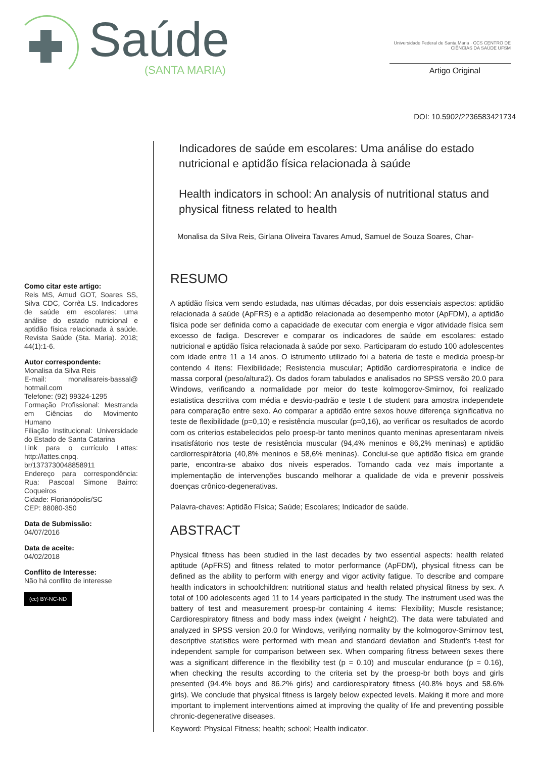Saúde
(SANTA MARIA)
Universidade Federal de Santa Maria · CCS CENTRO DE CIÊNCIAS DA SAÚDE UFSM
Artigo Original
DOI: 10.5902/2236583421734
Como citar este artigo:
Reis MS, Amud GOT, Soares SS, Silva CDC, Corrêa LS. Indicadores de saúde em escolares: uma análise do estado nutricional e aptidão física relacionada à saúde. Revista Saúde (Sta. Maria). 2018; 44(1):1-6.
Autor correspondente:
Monalisa da Silva Reis
E-mail: monalisareis-bassal@ hotmail.com
Telefone: (92) 99324-1295
Formação Profissional: Mestranda em Ciências do Movimento Humano
Filiação Institucional: Universidade do Estado de Santa Catarina
Link para o currículo Lattes: http://lattes.cnpq. br/1373730048858911
Endereço para correspondência: Rua: Pascoal Simone Bairro: Coqueiros
Cidade: Florianópolis/SC
CEP: 88080-350
Data de Submissão:
04/07/2016
Data de aceite:
04/02/2018
Conflito de Interesse:
Não há conflito de interesse
(cc) BY-NC-ND
Indicadores de saúde em escolares: Uma análise do estado nutricional e aptidão física relacionada à saúde
Health indicators in school: An analysis of nutritional status and physical fitness related to health
Monalisa da Silva Reis, Girlana Oliveira Tavares Amud, Samuel de Souza Soares, Char-
RESUMO
A aptidão física vem sendo estudada, nas ultimas décadas, por dois essenciais aspectos: aptidão relacionada à saúde (ApFRS) e a aptidão relacionada ao desempenho motor (ApFDM), a aptidão física pode ser definida como a capacidade de executar com energia e vigor atividade física sem excesso de fadiga. Descrever e comparar os indicadores de saúde em escolares: estado nutricional e aptidão física relacionada à saúde por sexo. Participaram do estudo 100 adolescentes com idade entre 11 a 14 anos. O istrumento utilizado foi a bateria de teste e medida proesp-br contendo 4 itens: Flexibilidade; Resistencia muscular; Aptidão cardiorrespiratoria e indice de massa corporal (peso/altura2). Os dados foram tabulados e analisados no SPSS versão 20.0 para Windows, verificando a normalidade por meior do teste kolmogorov-Smirnov, foi realizado estatistica descritiva com média e desvio-padrão e teste t de student para amostra independete para comparação entre sexo. Ao comparar a aptidão entre sexos houve diferença significativa no teste de flexibilidade (p=0,10) e resistência muscular (p=0,16), ao verificar os resultados de acordo com os criterios estabelecidos pelo proesp-br tanto meninos quanto meninas apresentaram niveis insatisfátorio nos teste de resistência muscular (94,4% meninos e 86,2% meninas) e aptidão cardiorrespirátoria (40,8% meninos e 58,6% meninas). Conclui-se que aptidão física em grande parte, encontra-se abaixo dos niveis esperados. Tornando cada vez mais importante a implementação de intervenções buscando melhorar a qualidade de vida e prevenir possiveis doenças crônico-degenerativas.
Palavra-chaves: Aptidão Física; Saúde; Escolares; Indicador de saúde.
ABSTRACT
Physical fitness has been studied in the last decades by two essential aspects: health related aptitude (ApFRS) and fitness related to motor performance (ApFDM), physical fitness can be defined as the ability to perform with energy and vigor activity fatigue. To describe and compare health indicators in schoolchildren: nutritional status and health related physical fitness by sex. A total of 100 adolescents aged 11 to 14 years participated in the study. The instrument used was the battery of test and measurement proesp-br containing 4 items: Flexibility; Muscle resistance; Cardiorespiratory fitness and body mass index (weight / height2). The data were tabulated and analyzed in SPSS version 20.0 for Windows, verifying normality by the kolmogorov-Smirnov test, descriptive statistics were performed with mean and standard deviation and Student's t-test for independent sample for comparison between sex. When comparing fitness between sexes there was a significant difference in the flexibility test (p = 0.10) and muscular endurance (p = 0.16), when checking the results according to the criteria set by the proesp-br both boys and girls presented (94.4% boys and 86.2% girls) and cardiorespiratory fitness (40.8% boys and 58.6% girls). We conclude that physical fitness is largely below expected levels. Making it more and more important to implement interventions aimed at improving the quality of life and preventing possible chronic-degenerative diseases.
Keyword: Physical Fitness; health; school; Health indicator.